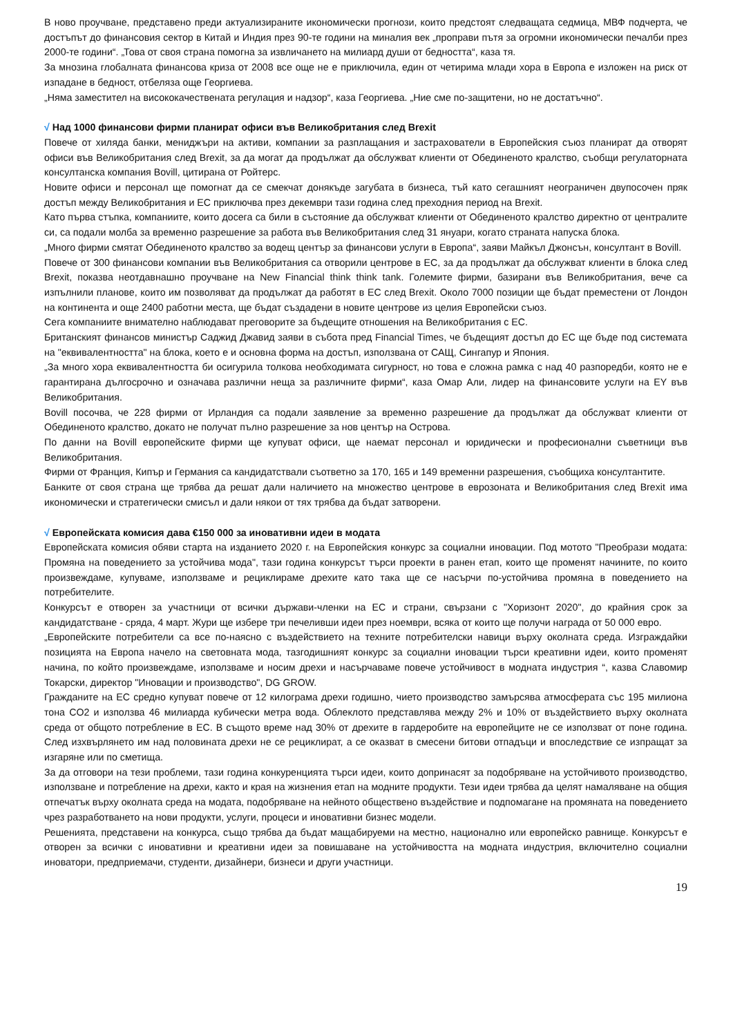В ново проучване, представено преди актуализираните икономически прогнози, които предстоят следващата седмица, МВФ подчерта, че достъпът до финансовия сектор в Китай и Индия през 90-те години на миналия век „проправи пътя за огромни икономически печалби през 2000-те години“. „Това от своя страна помогна за извличането на милиард души от бедността“, каза тя.
За мнозина глобалната финансова криза от 2008 все още не е приключила, един от четирима млади хора в Европа е изложен на риск от изпадане в бедност, отбеляза още Георгиева.
„Няма заместител на висококачествената регулация и надзор“, каза Георгиева. „Ние сме по-защитени, но не достатъчно“.
√ Над 1000 финансови фирми планират офиси във Великобритания след Brexit
Повече от хиляда банки, мениджъри на активи, компании за разплащания и застрахователи в Европейския съюз планират да отворят офиси във Великобритания след Brexit, за да могат да продължат да обслужват клиенти от Обединеното кралство, съобщи регулаторната консултанска компания Bovill, цитирана от Ройтерс.
Новите офиси и персонал ще помогнат да се смекчат донякъде загубата в бизнеса, тъй като сегашният неограничен двупосочен пряк достъп между Великобритания и ЕС приключва през декември тази година след преходния период на Brexit.
Като първа стъпка, компаниите, които досега са били в състояние да обслужват клиенти от Обединеното кралство директно от централите си, са подали молба за временно разрешение за работа във Великобритания след 31 януари, когато страната напуска блока.
„Много фирми смятат Обединеното кралство за водещ център за финансови услуги в Европа“, заяви Майкъл Джонсън, консултант в Bovill.
Повече от 300 финансови компании във Великобритания са отворили центрове в ЕС, за да продължат да обслужват клиенти в блока след Brexit, показва неотдавнашно проучване на New Financial think think tank. Големите фирми, базирани във Великобритания, вече са изпълнили планове, които им позволяват да продължат да работят в ЕС след Brexit. Около 7000 позиции ще бъдат преместени от Лондон на континента и още 2400 работни места, ще бъдат създадени в новите центрове из целия Европейски съюз.
Сега компаниите внимателно наблюдават преговорите за бъдещите отношения на Великобритания с ЕС.
Британският финансов министър Саджид Джавид заяви в събота пред Financial Times, че бъдещият достъп до ЕС ще бъде под системата на "еквивалентността" на блока, което е и основна форма на достъп, използвана от САЩ, Сингапур и Япония.
„За много хора еквивалентността би осигурила толкова необходимата сигурност, но това е сложна рамка с над 40 разпоредби, която не е гарантирана дългосрочно и означава различни неща за различните фирми“, каза Омар Али, лидер на финансовите услуги на EY във Великобритания.
Bovill посочва, че 228 фирми от Ирландия са подали заявление за временно разрешение да продължат да обслужват клиенти от Обединеното кралство, докато не получат пълно разрешение за нов център на Острова.
По данни на Bovill европейските фирми ще купуват офиси, ще наемат персонал и юридически и професионални съветници във Великобритания.
Фирми от Франция, Кипър и Германия са кандидатствали съответно за 170, 165 и 149 временни разрешения, съобщиха консултантите.
Банките от своя страна ще трябва да решат дали наличието на множество центрове в еврозоната и Великобритания след Brexit има икономически и стратегически смисъл и дали някои от тях трябва да бъдат затворени.
√ Европейската комисия дава €150 000 за иновативни идеи в модата
Европейската комисия обяви старта на изданието 2020 г. на Европейския конкурс за социални иновации. Под мотото "Преобрази модата: Промяна на поведението за устойчива мода", тази година конкурсът търси проекти в ранен етап, които ще променят начините, по които произвеждаме, купуваме, използваме и рециклираме дрехите като така ще се насърчи по-устойчива промяна в поведението на потребителите.
Конкурсът е отворен за участници от всички държави-членки на ЕС и страни, свързани с "Хоризонт 2020", до крайния срок за кандидатстване - сряда, 4 март. Жури ще избере три печеливши идеи през ноември, всяка от които ще получи награда от 50 000 евро.
„Европейските потребители са все по-наясно с въздействието на техните потребителски навици върху околната среда. Изграждайки позицията на Европа начело на световната мода, тазгодишният конкурс за социални иновации търси креативни идеи, които променят начина, по който произвеждаме, използваме и носим дрехи и насърчаваме повече устойчивост в модната индустрия “, казва Славомир Токарски, директор "Иновации и производство", DG GROW.
Гражданите на ЕС средно купуват повече от 12 килограма дрехи годишно, чието производство замърсява атмосферата със 195 милиона тона CO2 и използва 46 милиарда кубически метра вода. Облеклото представлява между 2% и 10% от въздействието върху околната среда от общото потребление в ЕС. В същото време над 30% от дрехите в гардеробите на европейците не се използват от поне година. След изхвърлянето им над половината дрехи не се рециклират, а се оказват в смесени битови отпадъци и впоследствие се изпращат за изгаряне или по сметища.
За да отговори на тези проблеми, тази година конкуренцията търси идеи, които допринасят за подобряване на устойчивото производство, използване и потребление на дрехи, както и края на жизнения етап на модните продукти. Тези идеи трябва да целят намаляване на общия отпечатък върху околната среда на модата, подобряване на нейното обществено въздействие и подпомагане на промяната на поведението чрез разработването на нови продукти, услуги, процеси и иновативни бизнес модели.
Решенията, представени на конкурса, също трябва да бъдат мащабируеми на местно, национално или европейско равнище. Конкурсът е отворен за всички с иновативни и креативни идеи за повишаване на устойчивостта на модната индустрия, включително социални иноватори, предприемачи, студенти, дизайнери, бизнеси и други участници.
19